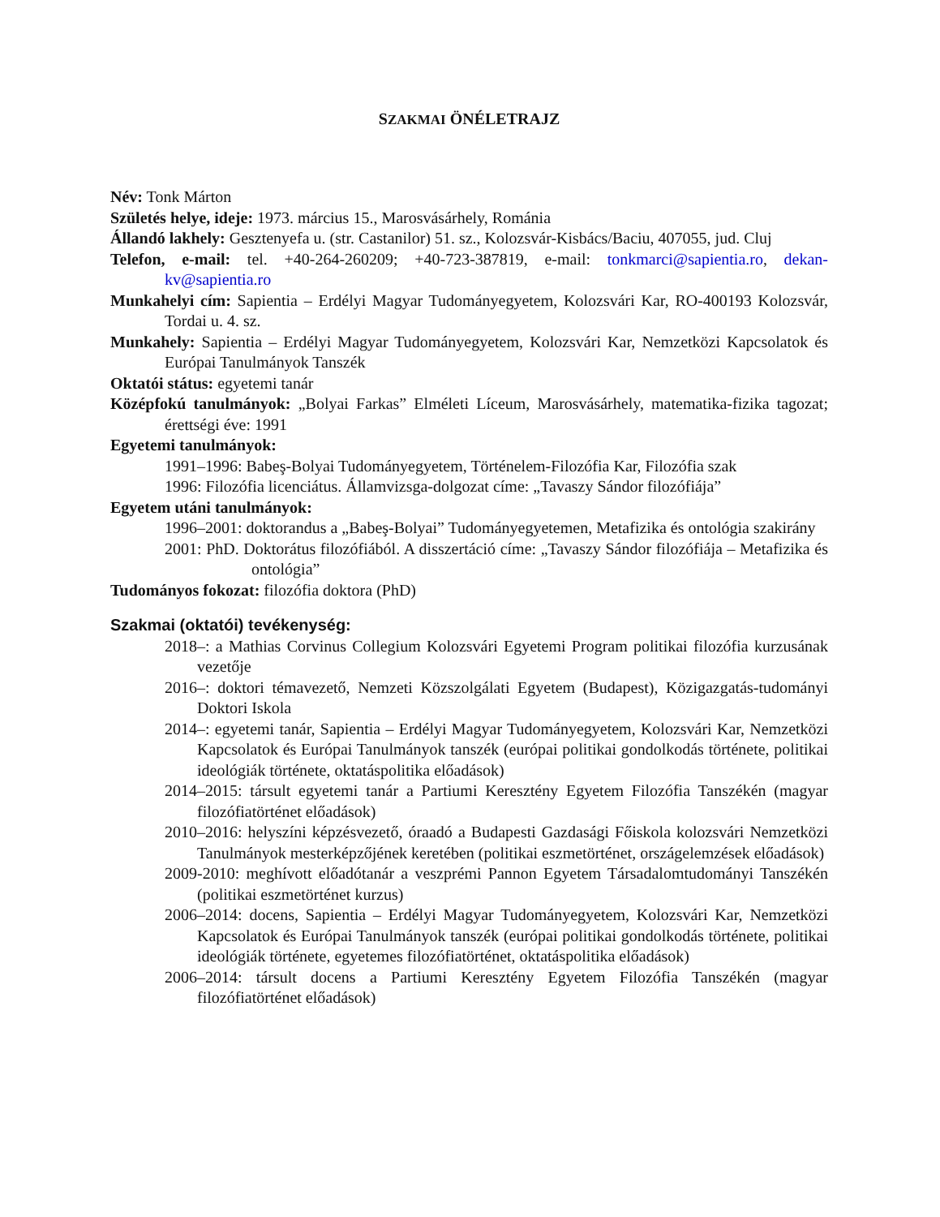SZAKMAI ÖNÉLETRAJZ
Név: Tonk Márton
Születés helye, ideje: 1973. március 15., Marosvásárhely, Románia
Állandó lakhely: Gesztenyefa u. (str. Castanilor) 51. sz., Kolozsvár-Kisbács/Baciu, 407055, jud. Cluj
Telefon, e-mail: tel. +40-264-260209; +40-723-387819, e-mail: tonkmarci@sapientia.ro, dekan-kv@sapientia.ro
Munkahelyi cím: Sapientia – Erdélyi Magyar Tudományegyetem, Kolozsvári Kar, RO-400193 Kolozsvár, Tordai u. 4. sz.
Munkahely: Sapientia – Erdélyi Magyar Tudományegyetem, Kolozsvári Kar, Nemzetközi Kapcsolatok és Európai Tanulmányok Tanszék
Oktatói státus: egyetemi tanár
Középfokú tanulmányok: „Bolyai Farkas” Elméleti Líceum, Marosvásárhely, matematika-fizika tagozat; érettségi éve: 1991
Egyetemi tanulmányok:
1991–1996: Babeş-Bolyai Tudományegyetem, Történelem-Filozófia Kar, Filozófia szak
1996: Filozófia licenciátus. Államvizsga-dolgozat címe: „Tavaszy Sándor filozófiája”
Egyetem utáni tanulmányok:
1996–2001: doktorandus a „Babeş-Bolyai” Tudományegyetemen, Metafizika és ontológia szakirány
2001: PhD. Doktorátus filozófiából. A disszertáció címe: „Tavaszy Sándor filozófiája – Metafizika és ontológia”
Tudományos fokozat: filozófia doktora (PhD)
Szakmai (oktatói) tevékenység:
2018–: a Mathias Corvinus Collegium Kolozsvári Egyetemi Program politikai filozófia kurzusának vezetője
2016–: doktori témavezető, Nemzeti Közszolgálati Egyetem (Budapest), Közigazgatás-tudományi Doktori Iskola
2014–: egyetemi tanár, Sapientia – Erdélyi Magyar Tudományegyetem, Kolozsvári Kar, Nemzetközi Kapcsolatok és Európai Tanulmányok tanszék (európai politikai gondolkodás története, politikai ideológiák története, oktatáspolitika előadások)
2014–2015: társult egyetemi tanár a Partiumi Keresztény Egyetem Filozófia Tanszékén (magyar filozófiatörténet előadások)
2010–2016: helyszíni képzésvezető, óraadó a Budapesti Gazdasági Főiskola kolozsvári Nemzetközi Tanulmányok mesterképzőjének keretében (politikai eszmetörténet, országelemzések előadások)
2009-2010: meghívott előadótanár a veszprémi Pannon Egyetem Társadalomtudományi Tanszékén (politikai eszmetörténet kurzus)
2006–2014: docens, Sapientia – Erdélyi Magyar Tudományegyetem, Kolozsvári Kar, Nemzetközi Kapcsolatok és Európai Tanulmányok tanszék (európai politikai gondolkodás története, politikai ideológiák története, egyetemes filozófiatörténet, oktatáspolitika előadások)
2006–2014: társult docens a Partiumi Keresztény Egyetem Filozófia Tanszékén (magyar filozófiatörténet előadások)